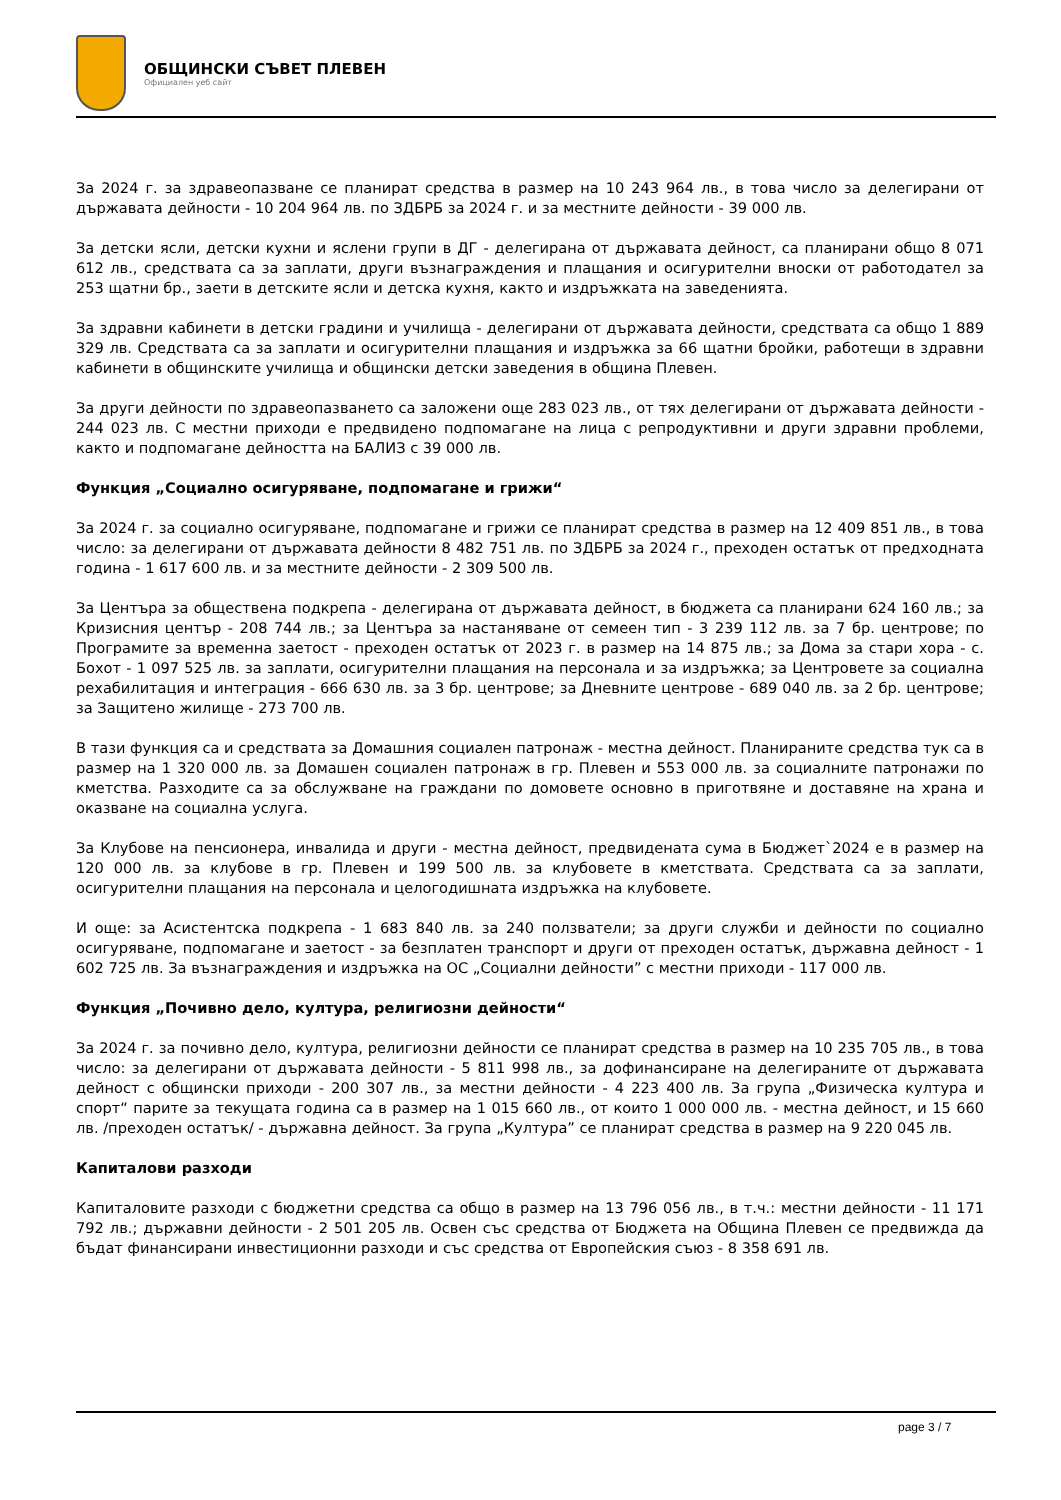ОБЩИНСКИ СЪВЕТ ПЛЕВЕН
Официален уеб сайт
За 2024 г. за здравеопазване се планират средства в размер на 10 243 964 лв., в това число за делегирани от държавата дейности - 10 204 964 лв. по ЗДБРБ за 2024 г. и за местните дейности - 39 000 лв.
За детски ясли, детски кухни и яслени групи в ДГ - делегирана от държавата дейност, са планирани общо 8 071 612 лв., средствата са за заплати, други възнаграждения и плащания и осигурителни вноски от работодател за 253 щатни бр., заети в детските ясли и детска кухня, както и издръжката на заведенията.
За здравни кабинети в детски градини и училища - делегирани от държавата дейности, средствата са общо 1 889 329 лв. Средствата са за заплати и осигурителни плащания и издръжка за 66 щатни бройки, работещи в здравни кабинети в общинските училища и общински детски заведения в община Плевен.
За други дейности по здравеопазването са заложени още 283 023 лв., от тях делегирани от държавата дейности - 244 023 лв. С местни приходи е предвидено подпомагане на лица с репродуктивни и други здравни проблеми, както и подпомагане дейността на БАЛИЗ с 39 000 лв.
Функция „Социално осигуряване, подпомагане и грижи“
За 2024 г. за социално осигуряване, подпомагане и грижи се планират средства в размер на 12 409 851 лв., в това число: за делегирани от държавата дейности 8 482 751 лв. по ЗДБРБ за 2024 г., преходен остатък от предходната година - 1 617 600 лв. и за местните дейности - 2 309 500 лв.
За Центъра за обществена подкрепа - делегирана от държавата дейност, в бюджета са планирани 624 160 лв.; за Кризисния център - 208 744 лв.; за Центъра за настаняване от семеен тип - 3 239 112 лв. за 7 бр. центрове; по Програмите за временна заетост - преходен остатък от 2023 г. в размер на 14 875 лв.; за Дома за стари хора - с. Бохот - 1 097 525 лв. за заплати, осигурителни плащания на персонала и за издръжка; за Центровете за социална рехабилитация и интеграция - 666 630 лв. за 3 бр. центрове; за Дневните центрове - 689 040 лв. за 2 бр. центрове; за Защитено жилище - 273 700 лв.
В тази функция са и средствата за Домашния социален патронаж - местна дейност. Планираните средства тук са в размер на 1 320 000 лв. за Домашен социален патронаж в гр. Плевен и 553 000 лв. за социалните патронажи по кметства. Разходите са за обслужване на граждани по домовете основно в приготвяне и доставяне на храна и оказване на социална услуга.
За Клубове на пенсионера, инвалида и други - местна дейност, предвидената сума в Бюджет`2024 е в размер на 120 000 лв. за клубове в гр. Плевен и 199 500 лв. за клубовете в кметствата. Средствата са за заплати, осигурителни плащания на персонала и целогодишната издръжка на клубовете.
И още: за Асистентска подкрепа - 1 683 840 лв. за 240 ползватели; за други служби и дейности по социално осигуряване, подпомагане и заетост - за безплатен транспорт и други от преходен остатък, държавна дейност - 1 602 725 лв. За възнаграждения и издръжка на ОС „Социални дейности” с местни приходи - 117 000 лв.
Функция „Почивно дело, култура, религиозни дейности“
За 2024 г. за почивно дело, култура, религиозни дейности се планират средства в размер на 10 235 705 лв., в това число: за делегирани от държавата дейности - 5 811 998 лв., за дофинансиране на делегираните от държавата дейност с общински приходи - 200 307 лв., за местни дейности - 4 223 400 лв. За група „Физическа култура и спорт“ парите за текущата година са в размер на 1 015 660 лв., от които 1 000 000 лв. - местна дейност, и 15 660 лв. /преходен остатък/ - държавна дейност. За група „Култура” се планират средства в размер на 9 220 045 лв.
Капиталови разходи
Капиталовите разходи с бюджетни средства са общо в размер на 13 796 056 лв., в т.ч.: местни дейности - 11 171 792 лв.; държавни дейности - 2 501 205 лв. Освен със средства от Бюджета на Община Плевен се предвижда да бъдат финансирани инвестиционни разходи и със средства от Европейския съюз - 8 358 691 лв.
page 3 / 7